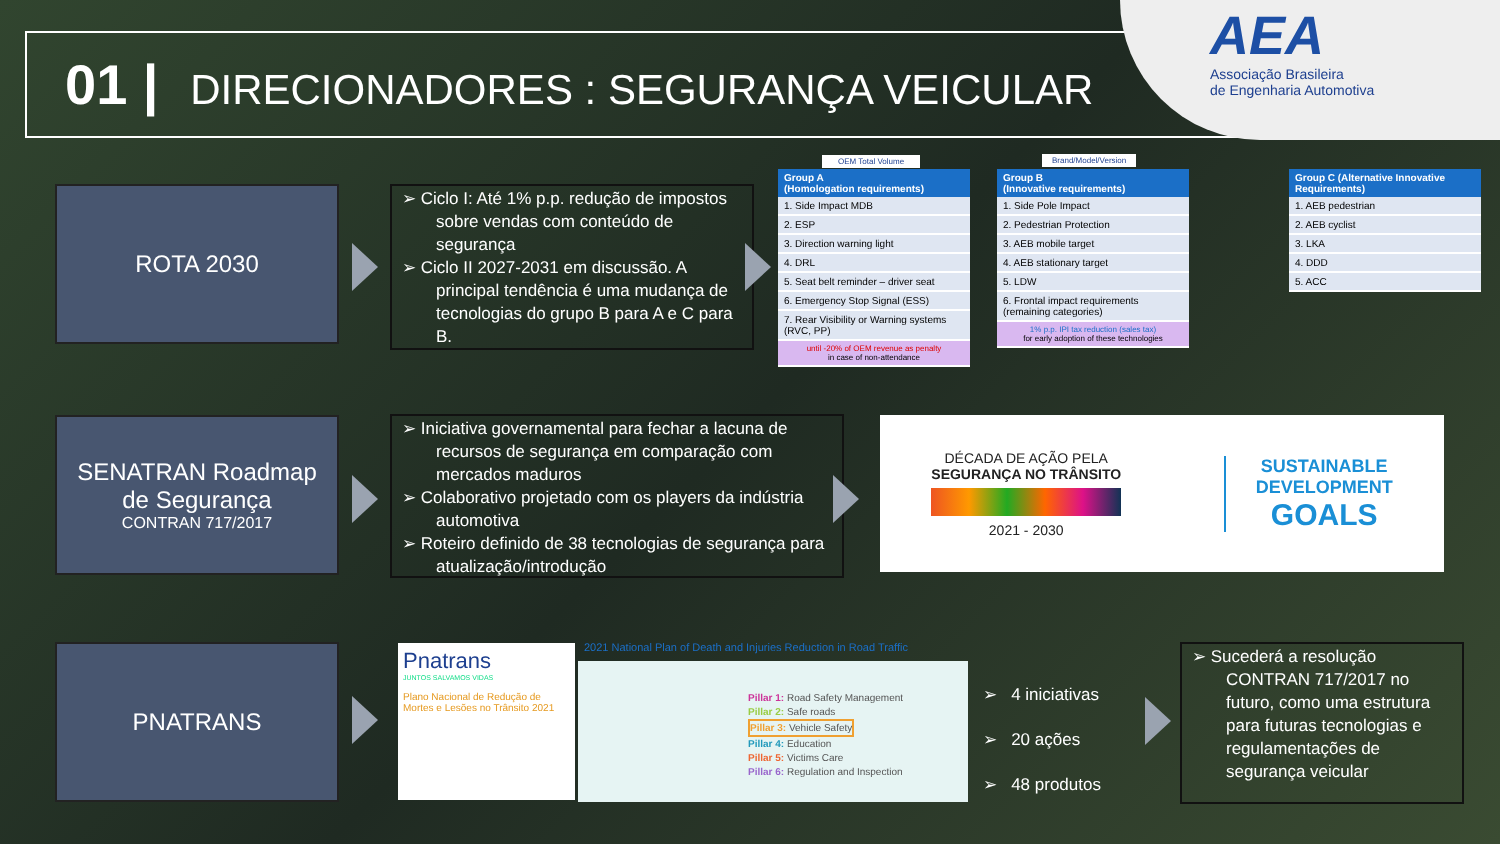01 | DIRECIONADORES : SEGURANÇA VEICULAR
AEA
Associação Brasileira
de Engenharia Automotiva
ROTA 2030
➢ Ciclo I: Até 1% p.p. redução de impostos sobre vendas com conteúdo de segurança
➢ Ciclo II 2027-2031 em discussão. A principal tendência é uma mudança de tecnologias do grupo B para A e C para B.
OEM Total Volume
| Group A (Homologation requirements) |
| --- |
| 1. Side Impact MDB |
| 2. ESP |
| 3. Direction warning light |
| 4. DRL |
| 5. Seat belt reminder – driver seat |
| 6. Emergency Stop Signal (ESS) |
| 7. Rear Visibility or Warning systems (RVC, PP) |
| until -20% of OEM revenue as penalty in case of non-attendance |
Brand/Model/Version
| Group B (Innovative requirements) |
| --- |
| 1. Side Pole Impact |
| 2. Pedestrian Protection |
| 3. AEB mobile target |
| 4. AEB stationary target |
| 5. LDW |
| 6. Frontal impact requirements (remaining categories) |
| 1% p.p. IPI tax reduction (sales tax) for early adoption of these technologies |
| Group C (Alternative Innovative Requirements) |
| --- |
| 1. AEB pedestrian |
| 2. AEB cyclist |
| 3. LKA |
| 4. DDD |
| 5. ACC |
SENATRAN Roadmap
de Segurança
CONTRAN 717/2017
➢ Iniciativa governamental para fechar a lacuna de recursos de segurança em comparação com mercados maduros
➢ Colaborativo projetado com os players da indústria automotiva
➢ Roteiro definido de 38 tecnologias de segurança para atualização/introdução
DÉCADA DE AÇÃO PELA
SEGURANÇA NO TRÂNSITO
2021 - 2030
SUSTAINABLE
DEVELOPMENT
GOALS
PNATRANS
Pnatrans
JUNTOS SALVAMOS VIDAS
Plano Nacional de Redução de Mortes e Lesões no Trânsito 2021
2021 National Plan of Death and Injuries Reduction in Road Traffic
Pillar 1: Road Safety Management
Pillar 2: Safe roads
Pillar 3: Vehicle Safety
Pillar 4: Education
Pillar 5: Victims Care
Pillar 6: Regulation and Inspection
➢ 4 iniciativas
➢ 20 ações
➢ 48 produtos
➢ Sucederá a resolução CONTRAN 717/2017 no futuro, como uma estrutura para futuras tecnologias e regulamentações de segurança veicular